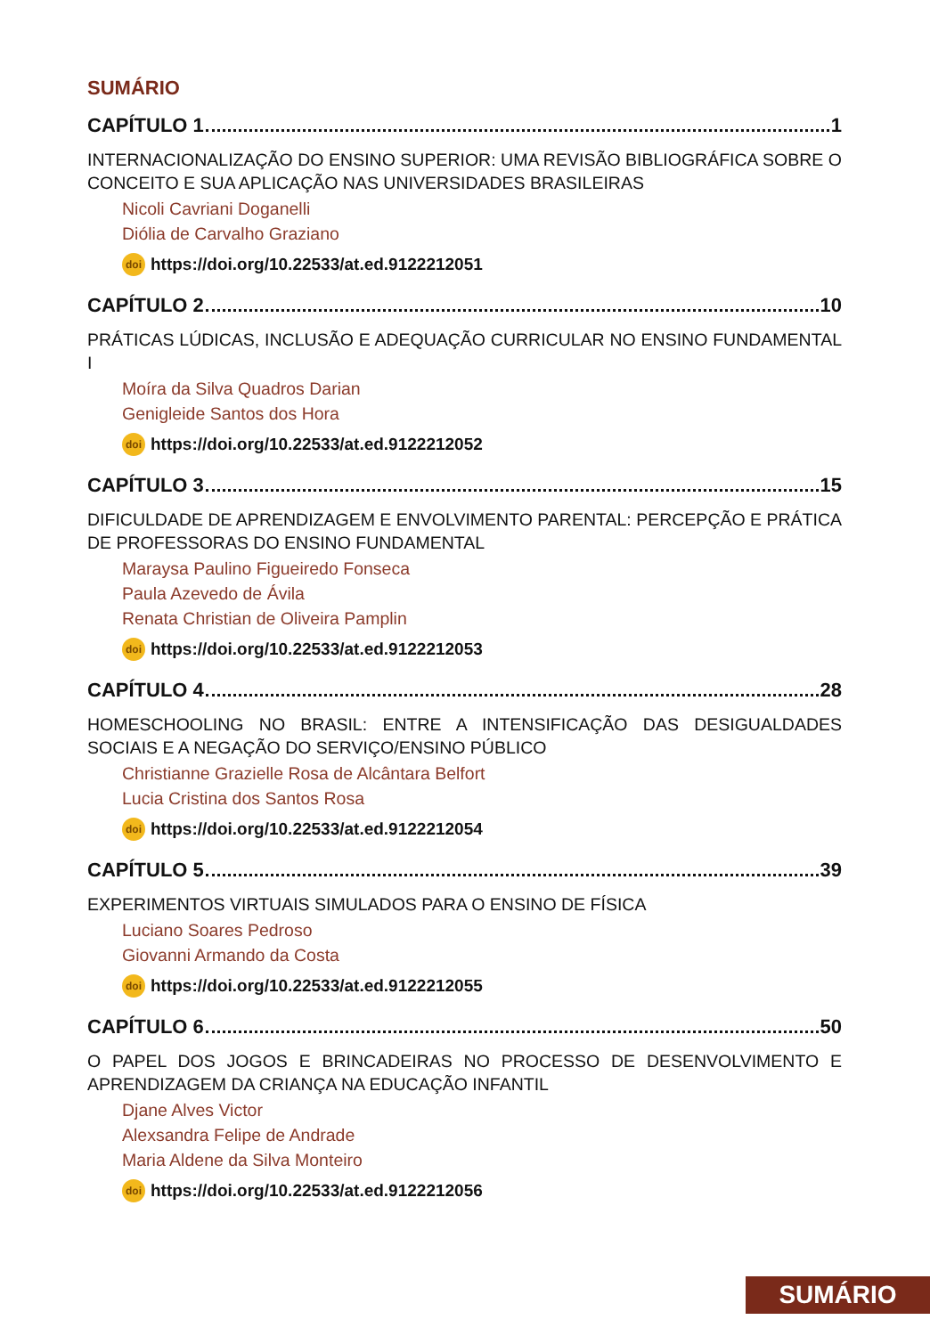SUMÁRIO
CAPÍTULO 1 1
INTERNACIONALIZAÇÃO DO ENSINO SUPERIOR: UMA REVISÃO BIBLIOGRÁFICA SOBRE O CONCEITO E SUA APLICAÇÃO NAS UNIVERSIDADES BRASILEIRAS
Nicoli Cavriani Doganelli
Diólia de Carvalho Graziano
doi https://doi.org/10.22533/at.ed.9122212051
CAPÍTULO 2 10
PRÁTICAS LÚDICAS, INCLUSÃO E ADEQUAÇÃO CURRICULAR NO ENSINO FUNDAMENTAL I
Moíra da Silva Quadros Darian
Genigleide Santos dos Hora
doi https://doi.org/10.22533/at.ed.9122212052
CAPÍTULO 3 15
DIFICULDADE DE APRENDIZAGEM E ENVOLVIMENTO PARENTAL: PERCEPÇÃO E PRÁTICA DE PROFESSORAS DO ENSINO FUNDAMENTAL
Maraysa Paulino Figueiredo Fonseca
Paula Azevedo de Ávila
Renata Christian de Oliveira Pamplin
doi https://doi.org/10.22533/at.ed.9122212053
CAPÍTULO 4 28
HOMESCHOOLING NO BRASIL: ENTRE A INTENSIFICAÇÃO DAS DESIGUALDADES SOCIAIS E A NEGAÇÃO DO SERVIÇO/ENSINO PÚBLICO
Christianne Grazielle Rosa de Alcântara Belfort
Lucia Cristina dos Santos Rosa
doi https://doi.org/10.22533/at.ed.9122212054
CAPÍTULO 5 39
EXPERIMENTOS VIRTUAIS SIMULADOS PARA O ENSINO DE FÍSICA
Luciano Soares Pedroso
Giovanni Armando da Costa
doi https://doi.org/10.22533/at.ed.9122212055
CAPÍTULO 6 50
O PAPEL DOS JOGOS E BRINCADEIRAS NO PROCESSO DE DESENVOLVIMENTO E APRENDIZAGEM DA CRIANÇA NA EDUCAÇÃO INFANTIL
Djane Alves Victor
Alexsandra Felipe de Andrade
Maria Aldene da Silva Monteiro
doi https://doi.org/10.22533/at.ed.9122212056
SUMÁRIO